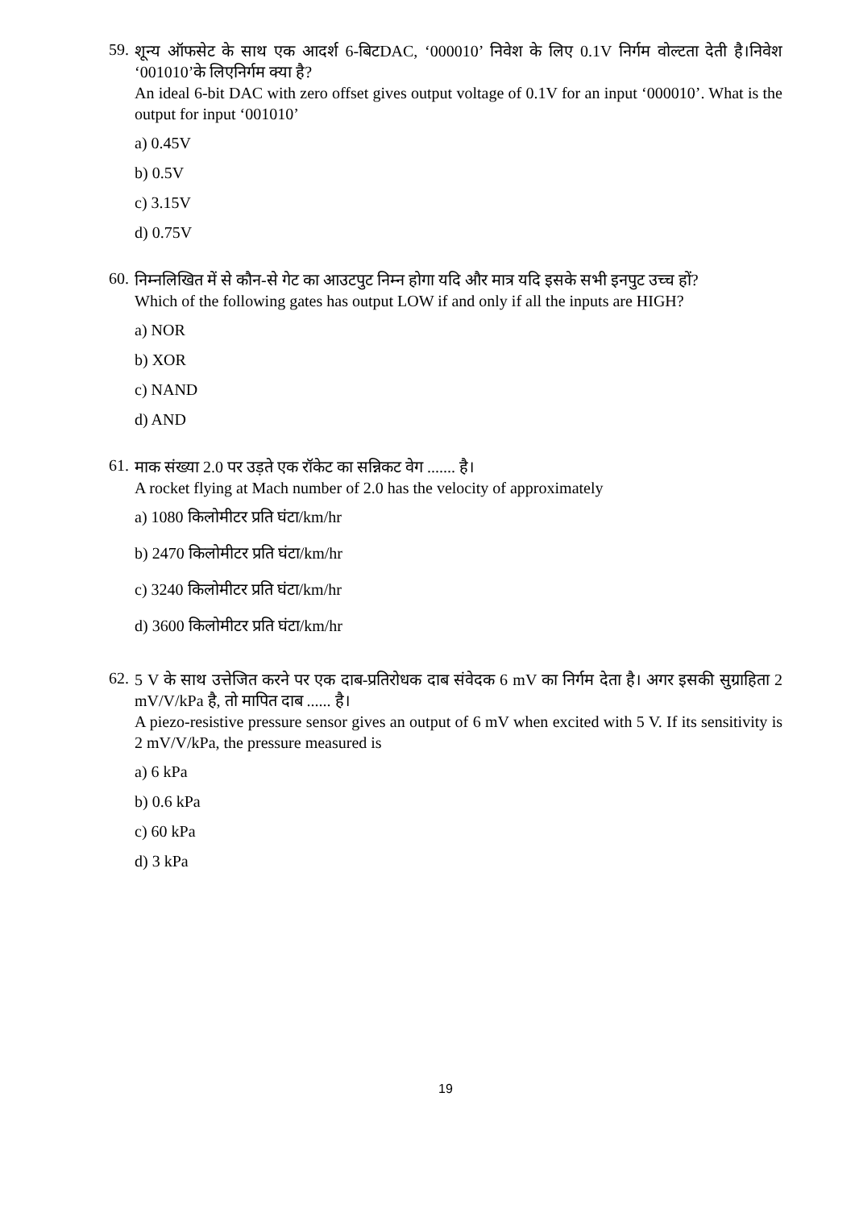59.
शून्य ऑफसेट के साथ एक आदर्श 6-बिटDAC, ‘000010’ निवेश के लिए 0.1V निर्गम वोल्टता देती है।निवेश ‘001010’के लिएनिर्गम क्या है?
An ideal 6-bit DAC with zero offset gives output voltage of 0.1V for an input ‘000010’. What is the output for input ‘001010’
a) 0.45V
b) 0.5V
c) 3.15V
d) 0.75V
60.
निम्नलिखित में से कौन-से गेट का आउटपुट निम्न होगा यदि और मात्र यदि इसके सभी इनपुट उच्च हों?
Which of the following gates has output LOW if and only if all the inputs are HIGH?
a) NOR
b) XOR
c) NAND
d) AND
61.
माक संख्या 2.0 पर उड़ते एक रॉकेट का सन्निकट वेग ....... है।
A rocket flying at Mach number of 2.0 has the velocity of approximately
a) 1080 किलोमीटर प्रति घंटा/km/hr
b) 2470 किलोमीटर प्रति घंटा/km/hr
c) 3240 किलोमीटर प्रति घंटा/km/hr
d) 3600 किलोमीटर प्रति घंटा/km/hr
62.
5 V के साथ उत्तेजित करने पर एक दाब-प्रतिरोधक दाब संवेदक 6 mV का निर्गम देता है। अगर इसकी सुग्राहिता 2 mV/V/kPa है, तो मापित दाब ...... है।
A piezo-resistive pressure sensor gives an output of 6 mV when excited with 5 V. If its sensitivity is 2 mV/V/kPa, the pressure measured is
a) 6 kPa
b) 0.6 kPa
c) 60 kPa
d) 3 kPa
19